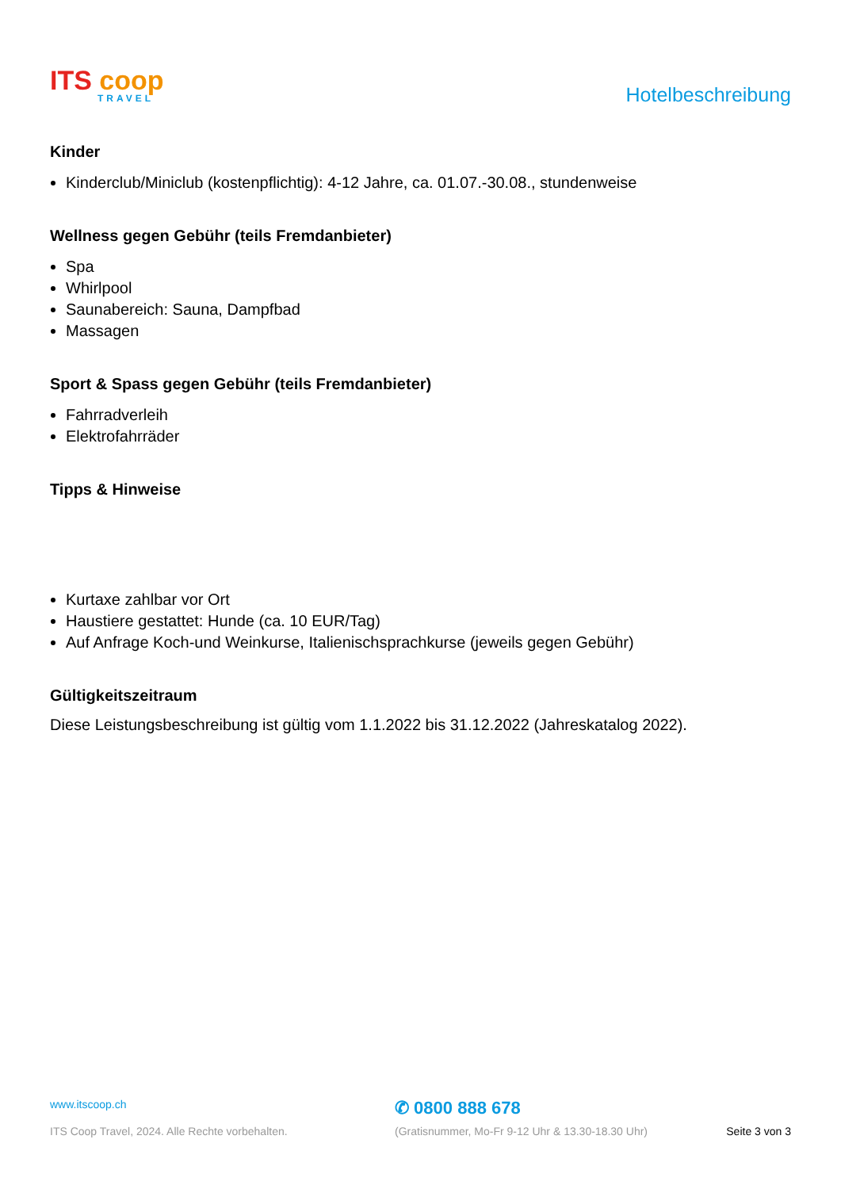ITS coop
TRAVEL
Hotelbeschreibung
Kinder
Kinderclub/Miniclub (kostenpflichtig): 4-12 Jahre, ca. 01.07.-30.08., stundenweise
Wellness gegen Gebühr (teils Fremdanbieter)
Spa
Whirlpool
Saunabereich: Sauna, Dampfbad
Massagen
Sport & Spass gegen Gebühr (teils Fremdanbieter)
Fahrradverleih
Elektrofahrräder
Tipps & Hinweise
Kurtaxe zahlbar vor Ort
Haustiere gestattet: Hunde (ca. 10 EUR/Tag)
Auf Anfrage Koch-und Weinkurse, Italienischsprachkurse (jeweils gegen Gebühr)
Gültigkeitszeitraum
Diese Leistungsbeschreibung ist gültig vom 1.1.2022 bis 31.12.2022 (Jahreskatalog 2022).
www.itscoop.ch
✆ 0800 888 678
ITS Coop Travel, 2024. Alle Rechte vorbehalten. (Gratisnummer, Mo-Fr 9-12 Uhr & 13.30-18.30 Uhr) Seite 3 von 3